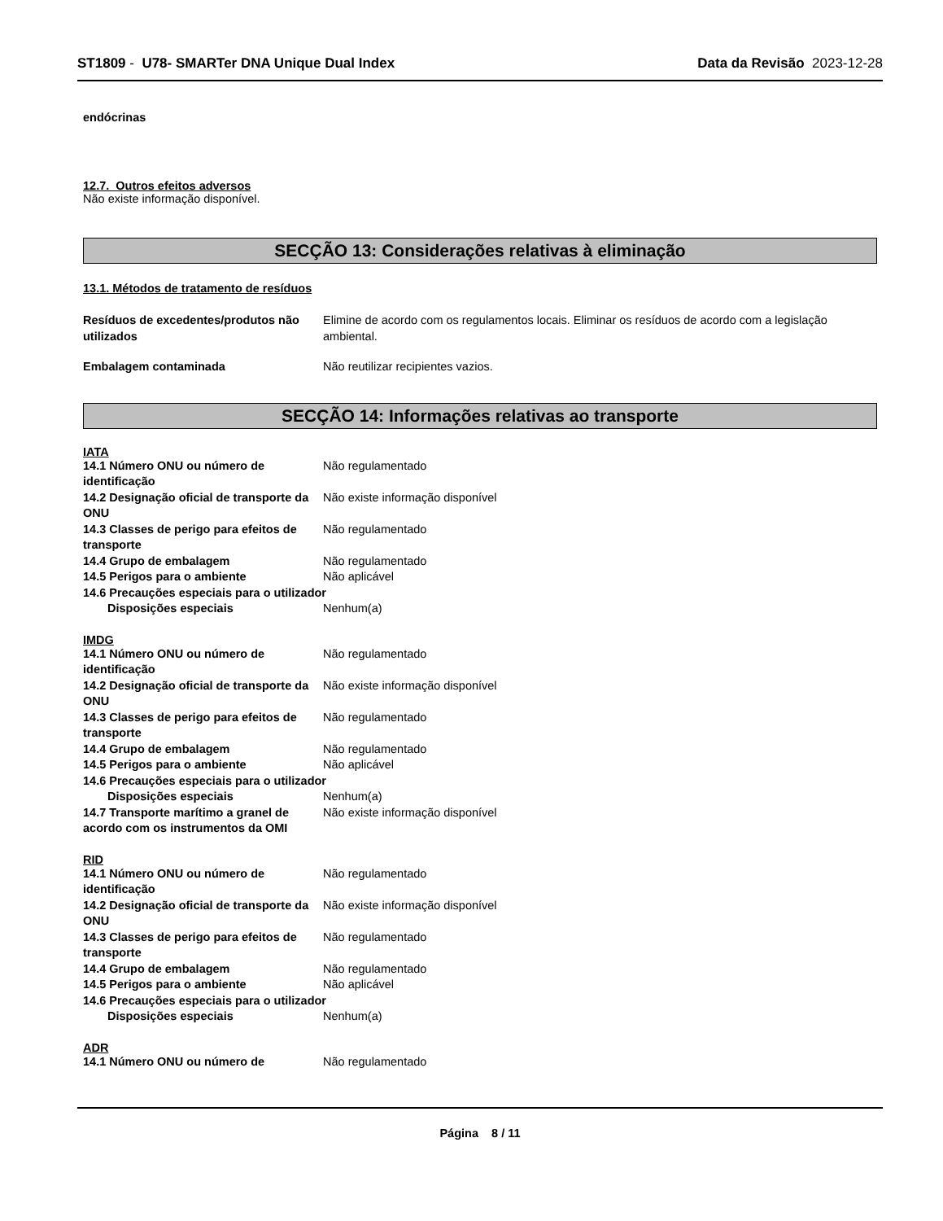ST1809 - U78- SMARTer DNA Unique Dual Index
Data da Revisão 2023-12-28
endócrinas
12.7. Outros efeitos adversos
Não existe informação disponível.
SECÇÃO 13: Considerações relativas à eliminação
13.1. Métodos de tratamento de resíduos
Resíduos de excedentes/produtos não utilizados
Elimine de acordo com os regulamentos locais. Eliminar os resíduos de acordo com a legislação ambiental.
Embalagem contaminada Não reutilizar recipientes vazios.
SECÇÃO 14: Informações relativas ao transporte
IATA
14.1 Número ONU ou número de identificação
Não regulamentado
14.2 Designação oficial de transporte da ONU
Não existe informação disponível
14.3 Classes de perigo para efeitos de transporte
Não regulamentado
14.4 Grupo de embalagem Não regulamentado
14.5 Perigos para o ambiente Não aplicável
14.6 Precauções especiais para o utilizador
Disposições especiais Nenhum(a)
IMDG
14.1 Número ONU ou número de identificação
Não regulamentado
14.2 Designação oficial de transporte da ONU
Não existe informação disponível
14.3 Classes de perigo para efeitos de transporte
Não regulamentado
14.4 Grupo de embalagem Não regulamentado
14.5 Perigos para o ambiente Não aplicável
14.6 Precauções especiais para o utilizador
Disposições especiais Nenhum(a)
14.7 Transporte marítimo a granel de acordo com os instrumentos da OMI
Não existe informação disponível
RID
14.1 Número ONU ou número de identificação
Não regulamentado
14.2 Designação oficial de transporte da ONU
Não existe informação disponível
14.3 Classes de perigo para efeitos de transporte
Não regulamentado
14.4 Grupo de embalagem Não regulamentado
14.5 Perigos para o ambiente Não aplicável
14.6 Precauções especiais para o utilizador
Disposições especiais Nenhum(a)
ADR
14.1 Número ONU ou número de Não regulamentado
Página 8 / 11